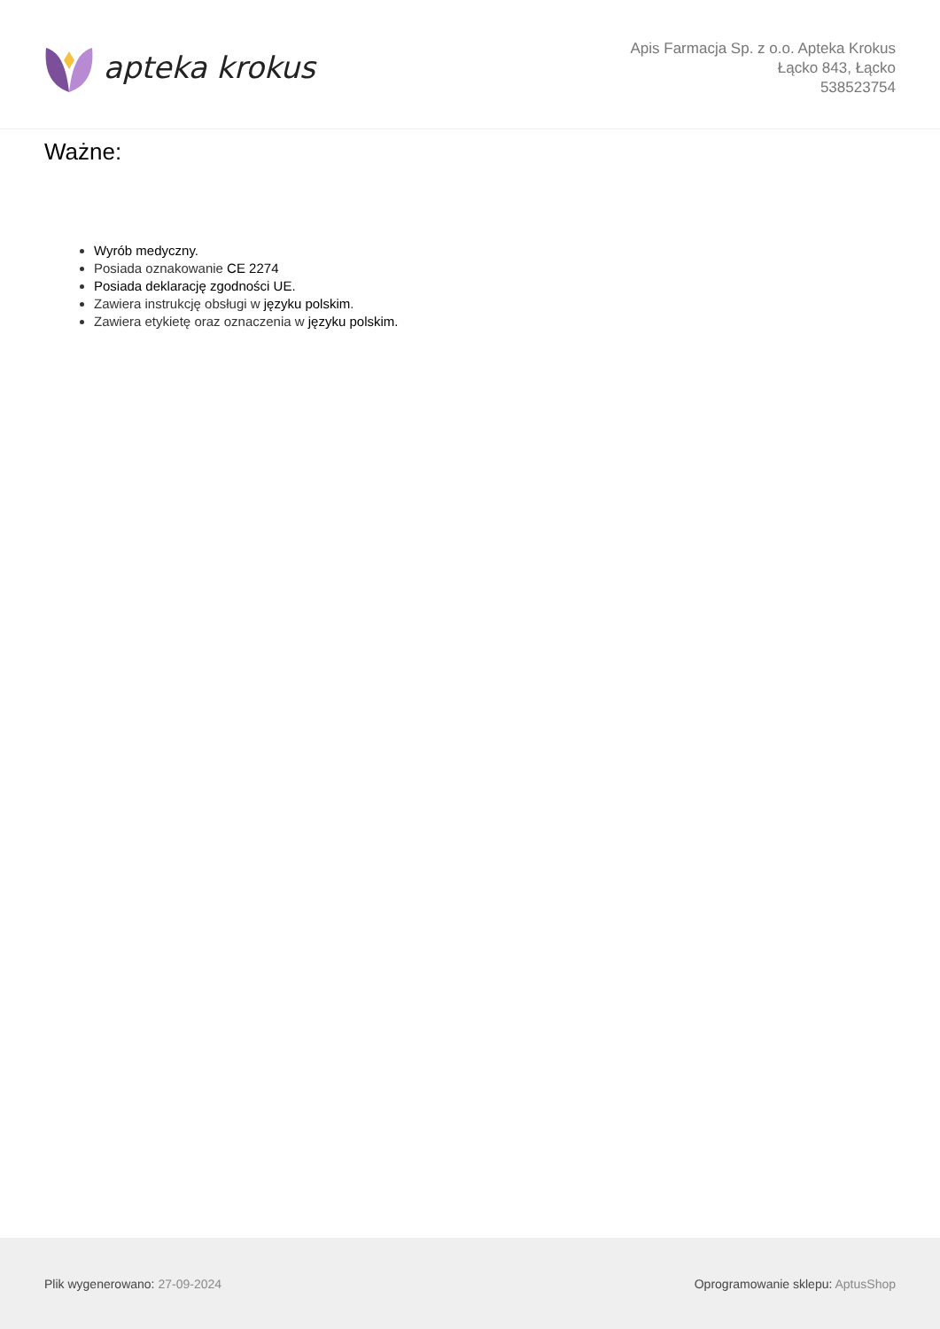apteka krokus
Apis Farmacja Sp. z o.o. Apteka Krokus
Łącko 843, Łącko
538523754
Ważne:
Wyrób medyczny.
Posiada oznakowanie CE 2274
Posiada deklarację zgodności UE.
Zawiera instrukcję obsługi w języku polskim.
Zawiera etykietę oraz oznaczenia w języku polskim.
Plik wygenerowano: 27-09-2024 Oprogramowanie sklepu: AptusShop